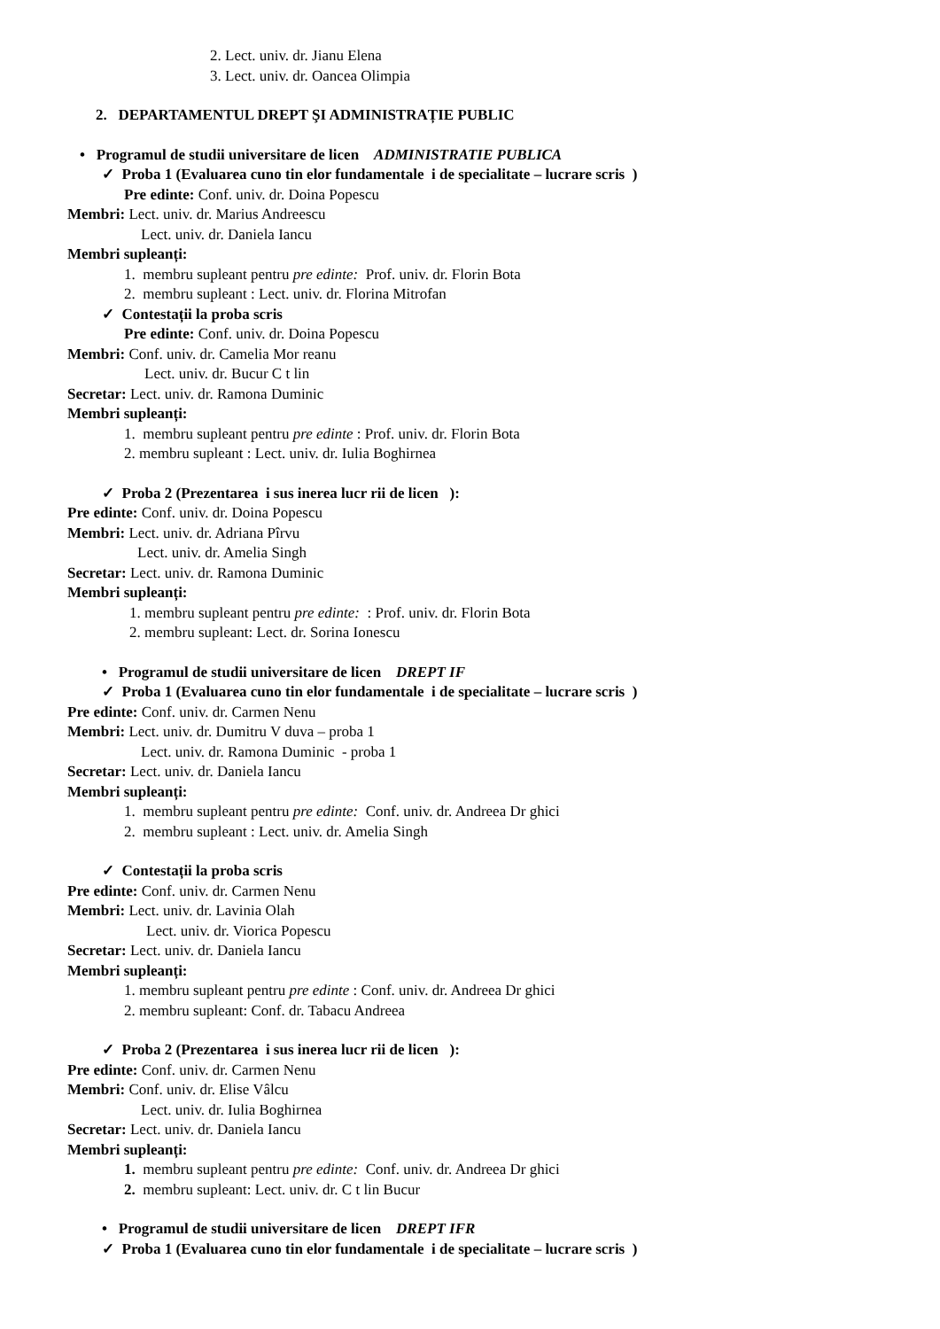2. Lect. univ. dr. Jianu Elena
3. Lect. univ. dr. Oancea Olimpia
2. DEPARTAMENTUL DREPT ŞI ADMINISTRAȚIE PUBLIC
• Programul de studii universitare de licen ADMINISTRATIE PUBLICA
✓ Proba 1 (Evaluarea cuno tin elor fundamentale i de specialitate – lucrare scris )
Pre edinte: Conf. univ. dr. Doina Popescu
Membri: Lect. univ. dr. Marius Andreescu
Lect. univ. dr. Daniela Iancu
Membri supleanți:
1. membru supleant pentru pre edinte: Prof. univ. dr. Florin Bota
2. membru supleant : Lect. univ. dr. Florina Mitrofan
✓ Contestații la proba scris
Pre edinte: Conf. univ. dr. Doina Popescu
Membri: Conf. univ. dr. Camelia Mor reanu
Lect. univ. dr. Bucur C t lin
Secretar: Lect. univ. dr. Ramona Duminic
Membri supleanți:
1. membru supleant pentru pre edinte : Prof. univ. dr. Florin Bota
2. membru supleant : Lect. univ. dr. Iulia Boghirnea
✓ Proba 2 (Prezentarea i sus inerea lucr rii de licen ):
Pre edinte: Conf. univ. dr. Doina Popescu
Membri: Lect. univ. dr. Adriana Pîrvu
Lect. univ. dr. Amelia Singh
Secretar: Lect. univ. dr. Ramona Duminic
Membri supleanți:
1. membru supleant pentru pre edinte: : Prof. univ. dr. Florin Bota
2. membru supleant: Lect. dr. Sorina Ionescu
• Programul de studii universitare de licen DREPT IF
✓ Proba 1 (Evaluarea cuno tin elor fundamentale i de specialitate – lucrare scris )
Pre edinte: Conf. univ. dr. Carmen Nenu
Membri: Lect. univ. dr. Dumitru V duva – proba 1
Lect. univ. dr. Ramona Duminic - proba 1
Secretar: Lect. univ. dr. Daniela Iancu
Membri supleanți:
1. membru supleant pentru pre edinte: Conf. univ. dr. Andreea Dr ghici
2. membru supleant : Lect. univ. dr. Amelia Singh
✓ Contestații la proba scris
Pre edinte: Conf. univ. dr. Carmen Nenu
Membri: Lect. univ. dr. Lavinia Olah
Lect. univ. dr. Viorica Popescu
Secretar: Lect. univ. dr. Daniela Iancu
Membri supleanți:
1. membru supleant pentru pre edinte : Conf. univ. dr. Andreea Dr ghici
2. membru supleant: Conf. dr. Tabacu Andreea
✓ Proba 2 (Prezentarea i sus inerea lucr rii de licen ):
Pre edinte: Conf. univ. dr. Carmen Nenu
Membri: Conf. univ. dr. Elise Vâlcu
Lect. univ. dr. Iulia Boghirnea
Secretar: Lect. univ. dr. Daniela Iancu
Membri supleanți:
1. membru supleant pentru pre edinte: Conf. univ. dr. Andreea Dr ghici
2. membru supleant: Lect. univ. dr. C t lin Bucur
• Programul de studii universitare de licen DREPT IFR
✓ Proba 1 (Evaluarea cuno tin elor fundamentale i de specialitate – lucrare scris )